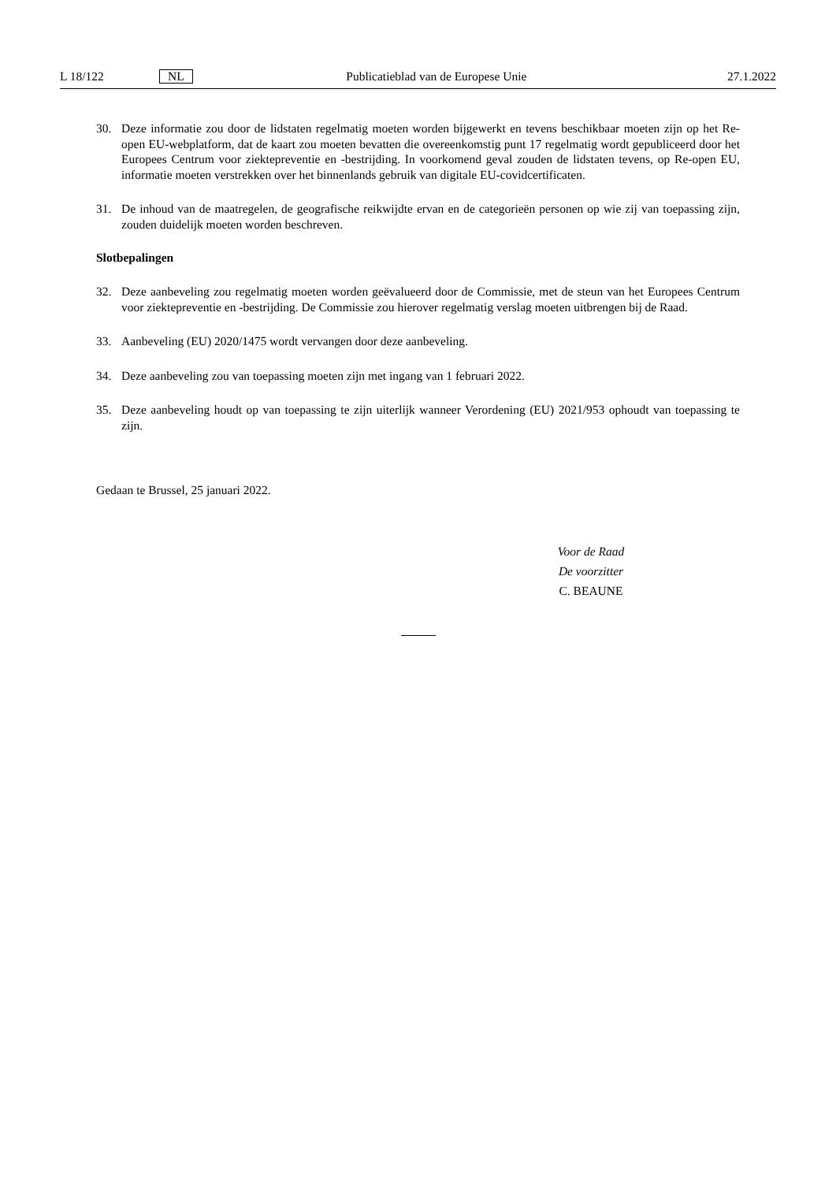L 18/122 NL Publicatieblad van de Europese Unie 27.1.2022
30. Deze informatie zou door de lidstaten regelmatig moeten worden bijgewerkt en tevens beschikbaar moeten zijn op het Re-open EU-webplatform, dat de kaart zou moeten bevatten die overeenkomstig punt 17 regelmatig wordt gepubliceerd door het Europees Centrum voor ziektepreventie en -bestrijding. In voorkomend geval zouden de lidstaten tevens, op Re-open EU, informatie moeten verstrekken over het binnenlands gebruik van digitale EU-covidcertificaten.
31. De inhoud van de maatregelen, de geografische reikwijdte ervan en de categorieën personen op wie zij van toepassing zijn, zouden duidelijk moeten worden beschreven.
Slotbepalingen
32. Deze aanbeveling zou regelmatig moeten worden geëvalueerd door de Commissie, met de steun van het Europees Centrum voor ziektepreventie en -bestrijding. De Commissie zou hierover regelmatig verslag moeten uitbrengen bij de Raad.
33. Aanbeveling (EU) 2020/1475 wordt vervangen door deze aanbeveling.
34. Deze aanbeveling zou van toepassing moeten zijn met ingang van 1 februari 2022.
35. Deze aanbeveling houdt op van toepassing te zijn uiterlijk wanneer Verordening (EU) 2021/953 ophoudt van toepassing te zijn.
Gedaan te Brussel, 25 januari 2022.
Voor de Raad
De voorzitter
C. BEAUNE